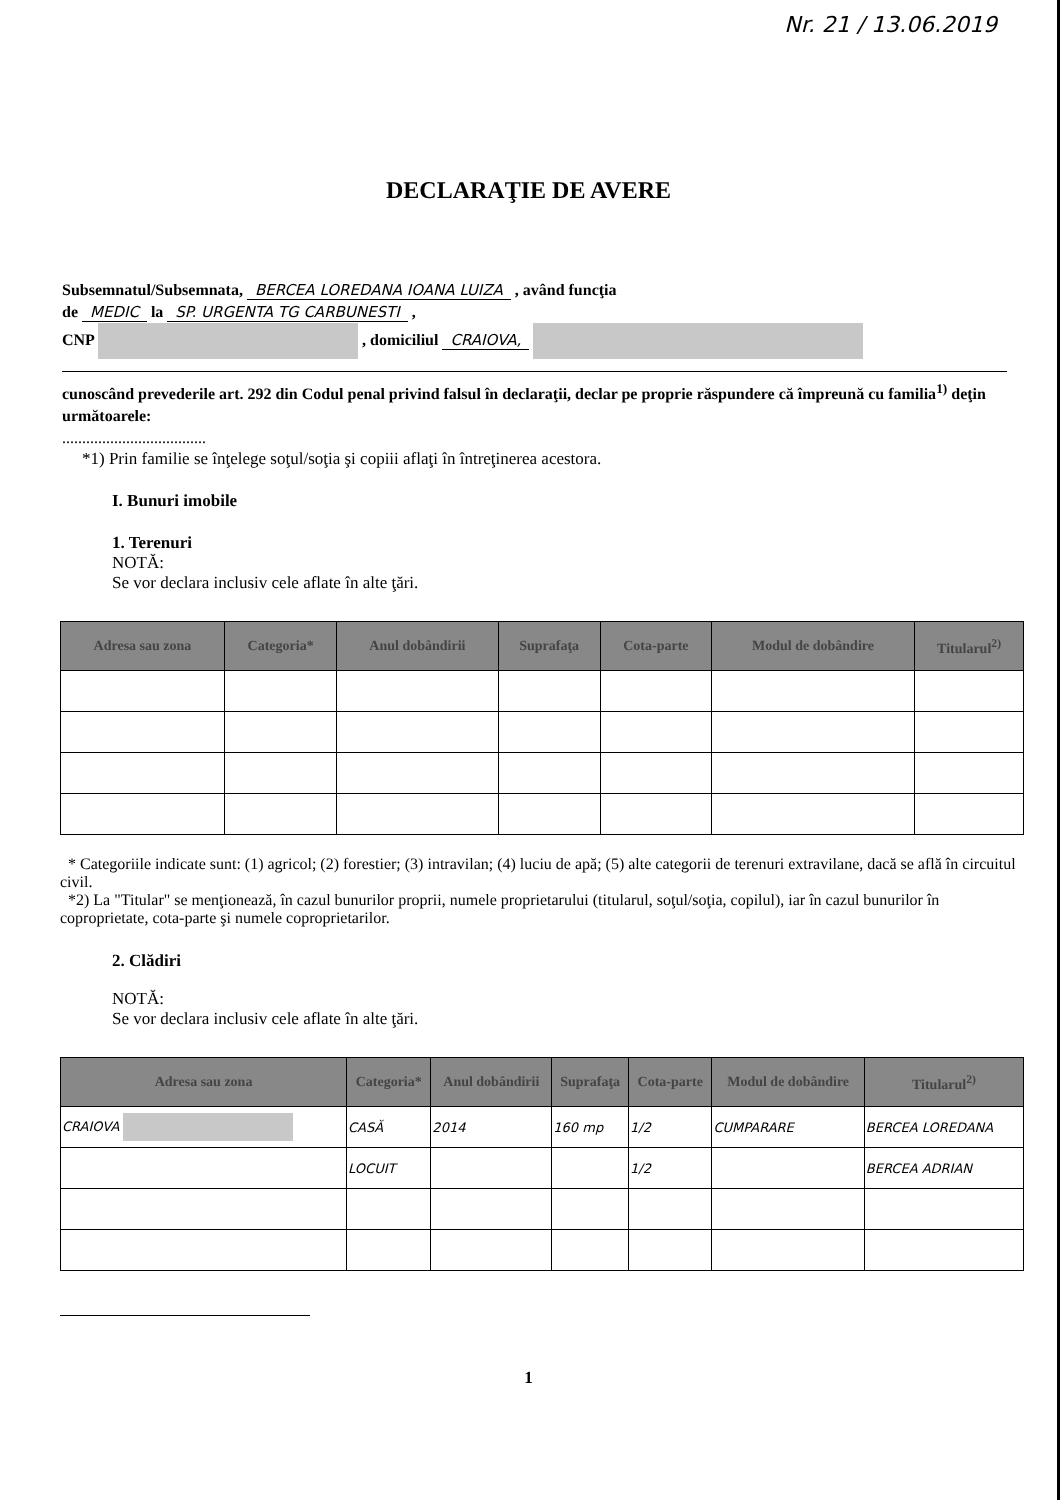Nr. 21 / 13.06.2019
DECLARAŢIE DE AVERE
Subsemnatul/Subsemnata, BERCEA LOREDANA IOANA LUIZA , având funcţia
de MEDIC la SP. URGENTA TG CARBUNESTI ,
CNP , domiciliul CRAIOVA,
cunoscând prevederile art. 292 din Codul penal privind falsul în declaraţii, declar pe proprie răspundere că împreună cu familia<sup>1)</sup> deţin următoarele:
....................................
*1) Prin familie se înţelege soţul/soţia şi copiii aflaţi în întreţinerea acestora.
I. Bunuri imobile
1. Terenuri
NOTĂ:
Se vor declara inclusiv cele aflate în alte ţări.
| Adresa sau zona | Categoria* | Anul dobândirii | Suprafaţa | Cota-parte | Modul de dobândire | Titularul<sup>2)</sup> |
| --- | --- | --- | --- | --- | --- | --- |
* Categoriile indicate sunt: (1) agricol; (2) forestier; (3) intravilan; (4) luciu de apă; (5) alte categorii de terenuri extravilane, dacă se află în circuitul civil.
*2) La "Titular" se menţionează, în cazul bunurilor proprii, numele proprietarului (titularul, soţul/soţia, copilul), iar în cazul bunurilor în coproprietate, cota-parte şi numele coproprietarilor.
2. Clădiri
NOTĂ:
Se vor declara inclusiv cele aflate în alte ţări.
| Adresa sau zona | Categoria* | Anul dobândirii | Suprafaţa | Cota-parte | Modul de dobândire | Titularul<sup>2)</sup> |
| --- | --- | --- | --- | --- | --- | --- |
| CRAIOVA | CASĂ | 2014 | 160 mp | 1/2 | CUMPARARE | BERCEA LOREDANA |
| | LOCUIT | | | 1/2 | | BERCEA ADRIAN |
1